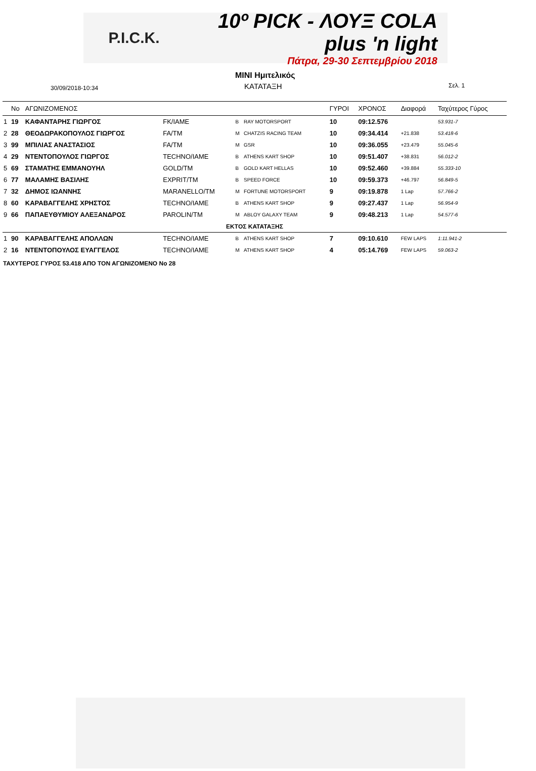P.I.C.K.
10º PICK - ΛΟΥΞ COLA plus 'n light
Πάτρα, 29-30 Σεπτεμβρίου 2018
MINI Ημιτελικός
ΚΑΤΑΤΑΞΗ
30/09/2018-10:34 Σελ. 1
| | No | ΑΓΩΝΙΖΟΜΕΝΟΣ | | | | ΓΥΡΟΙ | ΧΡΟΝΟΣ | Διαφορά | Ταχύτερος Γύρος |
| --- | --- | --- | --- | --- | --- | --- | --- | --- | --- |
| 1 | 19 | ΚΑΦΑΝΤΑΡΗΣ ΓΙΩΡΓΟΣ | FK/IAME | B | RAY MOTORSPORT | 10 | 09:12.576 | | 53.931-7 |
| 2 | 28 | ΘΕΟΔΩΡΑΚΟΠΟΥΛΟΣ ΓΙΩΡΓΟΣ | FA/TM | M | CHATZIS RACING TEAM | 10 | 09:34.414 | +21.838 | 53.418-6 |
| 3 | 99 | ΜΠΙΛΙΑΣ ΑΝΑΣΤΑΣΙΟΣ | FA/TM | M | GSR | 10 | 09:36.055 | +23.479 | 55.045-6 |
| 4 | 29 | ΝΤΕΝΤΟΠΟΥΛΟΣ ΓΙΩΡΓΟΣ | TECHNO/IAME | B | ATHENS KART SHOP | 10 | 09:51.407 | +38.831 | 56.012-2 |
| 5 | 69 | ΣΤΑΜΑΤΗΣ ΕΜΜΑΝΟΥΗΛ | GOLD/TM | B | GOLD KART HELLAS | 10 | 09:52.460 | +39.884 | 55.333-10 |
| 6 | 77 | ΜΑΛΑΜΗΣ ΒΑΣΙΛΗΣ | EXPRIT/TM | B | SPEED FORCE | 10 | 09:59.373 | +46.797 | 56.849-5 |
| 7 | 32 | ΔΗΜΟΣ ΙΩΑΝΝΗΣ | MARANELLO/TM | M | FORTUNE MOTORSPORT | 9 | 09:19.878 | 1 Lap | 57.766-2 |
| 8 | 60 | ΚΑΡΑΒΑΓΓΕΛΗΣ ΧΡΗΣΤΟΣ | TECHNO/IAME | B | ATHENS KART SHOP | 9 | 09:27.437 | 1 Lap | 56.954-9 |
| 9 | 66 | ΠΑΠΑΕΥΘΥΜΙΟΥ ΑΛΕΞΑΝΔΡΟΣ | PAROLIN/TM | M | ABLOY GALAXY TEAM | 9 | 09:48.213 | 1 Lap | 54.577-6 |
| ΕΚΤΟΣ ΚΑΤΑΤΑΞΗΣ | | | | | | | | | |
| 1 | 90 | ΚΑΡΑΒΑΓΓΕΛΗΣ ΑΠΟΛΛΩΝ | TECHNO/IAME | B | ATHENS KART SHOP | 7 | 09:10.610 | FEW LAPS | 1:11.941-2 |
| 2 | 16 | ΝΤΕΝΤΟΠΟΥΛΟΣ ΕΥΑΓΓΕΛΟΣ | TECHNO/IAME | M | ATHENS KART SHOP | 4 | 05:14.769 | FEW LAPS | 59.063-2 |
ΤΑΧΥΤΕΡΟΣ ΓΥΡΟΣ 53.418 ΑΠΟ ΤΟΝ ΑΓΩΝΙΖΟΜΕΝΟ No 28